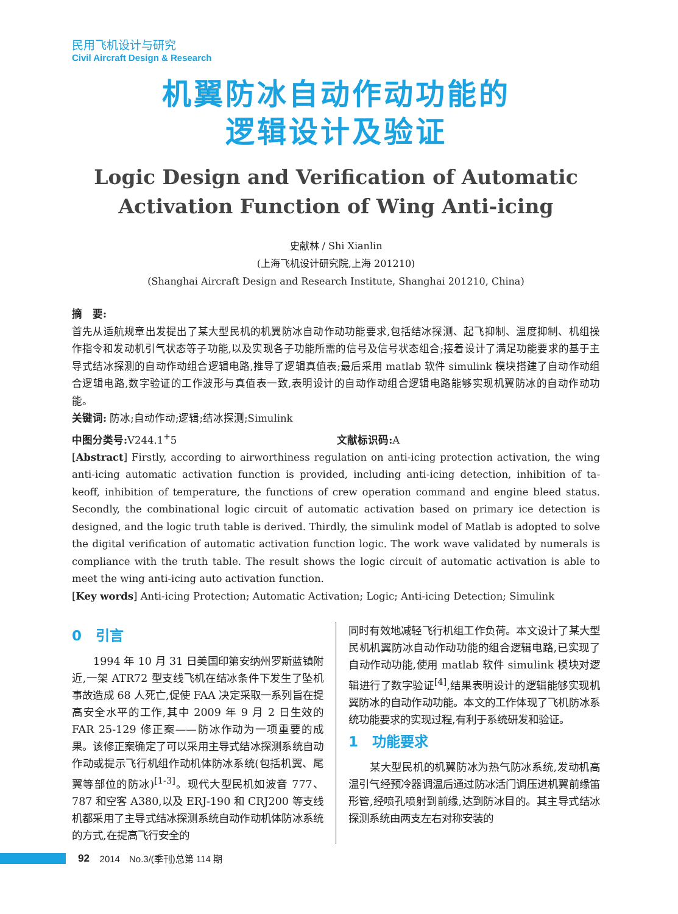民用飞机设计与研究
Civil Aircraft Design & Research
机翼防冰自动作动功能的
逻辑设计及验证
Logic Design and Verification of Automatic
Activation Function of Wing Anti-icing
史献林 / Shi Xianlin
(上海飞机设计研究院,上海 201210)
(Shanghai Aircraft Design and Research Institute, Shanghai 201210, China)
摘　要:
首先从适航规章出发提出了某大型民机的机翼防冰自动作动功能要求,包括结冰探测、起飞抑制、温度抑制、机组操作指令和发动机引气状态等子功能,以及实现各子功能所需的信号及信号状态组合;接着设计了满足功能要求的基于主导式结冰探测的自动作动组合逻辑电路,推导了逻辑真值表;最后采用 matlab 软件 simulink 模块搭建了自动作动组合逻辑电路,数字验证的工作波形与真值表一致,表明设计的自动作动组合逻辑电路能够实现机翼防冰的自动作动功能。
关键词: 防冰;自动作动;逻辑;结冰探测;Simulink
中图分类号: V244.1<sup>+</sup>5 文献标识码: A
[Abstract] Firstly, according to airworthiness regulation on anti-icing protection activation, the wing anti-icing automatic activation function is provided, including anti-icing detection, inhibition of ta-keoff, inhibition of temperature, the functions of crew operation command and engine bleed status. Secondly, the combinational logic circuit of automatic activation based on primary ice detection is designed, and the logic truth table is derived. Thirdly, the simulink model of Matlab is adopted to solve the digital verification of automatic activation function logic. The work wave validated by numerals is compliance with the truth table. The result shows the logic circuit of automatic activation is able to meet the wing anti-icing auto activation function.
[Key words] Anti-icing Protection; Automatic Activation; Logic; Anti-icing Detection; Simulink
0　引言
1994 年 10 月 31 日美国印第安纳州罗斯蓝镇附近,一架 ATR72 型支线飞机在结冰条件下发生了坠机事故造成 68 人死亡,促使 FAA 决定采取一系列旨在提高安全水平的工作,其中 2009 年 9 月 2 日生效的 FAR 25-129 修正案——防冰作动为一项重要的成果。该修正案确定了可以采用主导式结冰探测系统自动作动或提示飞行机组作动机体防冰系统(包括机翼、尾翼等部位的防冰)<sup>[1-3]</sup>。现代大型民机如波音 777、787 和空客 A380,以及 ERJ-190 和 CRJ200 等支线机都采用了主导式结冰探测系统自动作动机体防冰系统的方式,在提高飞行安全的
同时有效地减轻飞行机组工作负荷。本文设计了某大型民机机翼防冰自动作动功能的组合逻辑电路,已实现了自动作动功能,使用 matlab 软件 simulink 模块对逻辑进行了数字验证<sup>[4]</sup>,结果表明设计的逻辑能够实现机翼防冰的自动作动功能。本文的工作体现了飞机防冰系统功能要求的实现过程,有利于系统研发和验证。
1　功能要求
某大型民机的机翼防冰为热气防冰系统,发动机高温引气经预冷器调温后通过防冰活门调压进机翼前缘笛形管,经喷孔喷射到前缘,达到防冰目的。其主导式结冰探测系统由两支左右对称安装的
92 2014　No.3/(季刊)总第 114 期